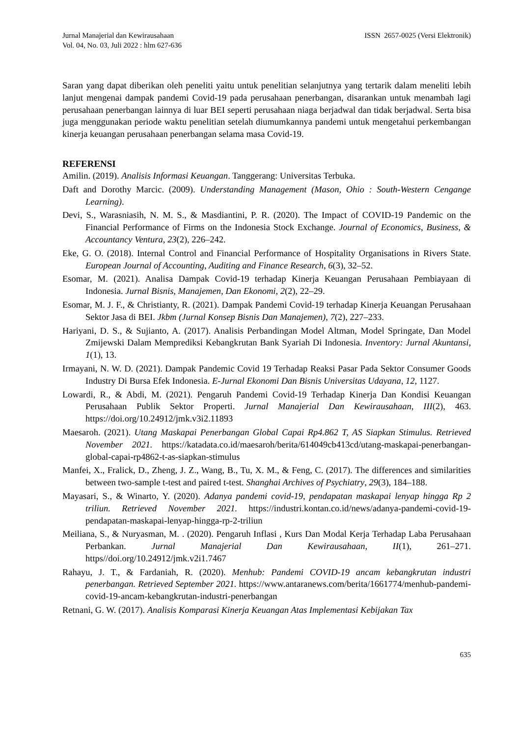Jurnal Manajerial dan Kewirausahaan
Vol. 04, No. 03, Juli 2022 : hlm 627-636
ISSN 2657-0025 (Versi Elektronik)
Saran yang dapat diberikan oleh peneliti yaitu untuk penelitian selanjutnya yang tertarik dalam meneliti lebih lanjut mengenai dampak pandemi Covid-19 pada perusahaan penerbangan, disarankan untuk menambah lagi perusahaan penerbangan lainnya di luar BEI seperti perusahaan niaga berjadwal dan tidak berjadwal. Serta bisa juga menggunakan periode waktu penelitian setelah diumumkannya pandemi untuk mengetahui perkembangan kinerja keuangan perusahaan penerbangan selama masa Covid-19.
REFERENSI
Amilin. (2019). Analisis Informasi Keuangan. Tanggerang: Universitas Terbuka.
Daft and Dorothy Marcic. (2009). Understanding Management (Mason, Ohio : South-Western Cengange Learning).
Devi, S., Warasniasih, N. M. S., & Masdiantini, P. R. (2020). The Impact of COVID-19 Pandemic on the Financial Performance of Firms on the Indonesia Stock Exchange. Journal of Economics, Business, & Accountancy Ventura, 23(2), 226–242.
Eke, G. O. (2018). Internal Control and Financial Performance of Hospitality Organisations in Rivers State. European Journal of Accounting, Auditing and Finance Research, 6(3), 32–52.
Esomar, M. (2021). Analisa Dampak Covid-19 terhadap Kinerja Keuangan Perusahaan Pembiayaan di Indonesia. Jurnal Bisnis, Manajemen, Dan Ekonomi, 2(2), 22–29.
Esomar, M. J. F., & Christianty, R. (2021). Dampak Pandemi Covid-19 terhadap Kinerja Keuangan Perusahaan Sektor Jasa di BEI. Jkbm (Jurnal Konsep Bisnis Dan Manajemen), 7(2), 227–233.
Hariyani, D. S., & Sujianto, A. (2017). Analisis Perbandingan Model Altman, Model Springate, Dan Model Zmijewski Dalam Memprediksi Kebangkrutan Bank Syariah Di Indonesia. Inventory: Jurnal Akuntansi, 1(1), 13.
Irmayani, N. W. D. (2021). Dampak Pandemic Covid 19 Terhadap Reaksi Pasar Pada Sektor Consumer Goods Industry Di Bursa Efek Indonesia. E-Jurnal Ekonomi Dan Bisnis Universitas Udayana, 12, 1127.
Lowardi, R., & Abdi, M. (2021). Pengaruh Pandemi Covid-19 Terhadap Kinerja Dan Kondisi Keuangan Perusahaan Publik Sektor Properti. Jurnal Manajerial Dan Kewirausahaan, III(2), 463. https://doi.org/10.24912/jmk.v3i2.11893
Maesaroh. (2021). Utang Maskapai Penerbangan Global Capai Rp4.862 T, AS Siapkan Stimulus. Retrieved November 2021. https://katadata.co.id/maesaroh/berita/614049cb413cd/utang-maskapai-penerbangan-global-capai-rp4862-t-as-siapkan-stimulus
Manfei, X., Fralick, D., Zheng, J. Z., Wang, B., Tu, X. M., & Feng, C. (2017). The differences and similarities between two-sample t-test and paired t-test. Shanghai Archives of Psychiatry, 29(3), 184–188.
Mayasari, S., & Winarto, Y. (2020). Adanya pandemi covid-19, pendapatan maskapai lenyap hingga Rp 2 triliun. Retrieved November 2021. https://industri.kontan.co.id/news/adanya-pandemi-covid-19-pendapatan-maskapai-lenyap-hingga-rp-2-triliun
Meiliana, S., & Nuryasman, M. . (2020). Pengaruh Inflasi , Kurs Dan Modal Kerja Terhadap Laba Perusahaan Perbankan. Jurnal Manajerial Dan Kewirausahaan, II(1), 261–271. https//doi.org/10.24912/jmk.v2i1.7467
Rahayu, J. T., & Fardaniah, R. (2020). Menhub: Pandemi COVID-19 ancam kebangkrutan industri penerbangan. Retrieved September 2021. https://www.antaranews.com/berita/1661774/menhub-pandemi-covid-19-ancam-kebangkrutan-industri-penerbangan
Retnani, G. W. (2017). Analisis Komparasi Kinerja Keuangan Atas Implementasi Kebijakan Tax
635